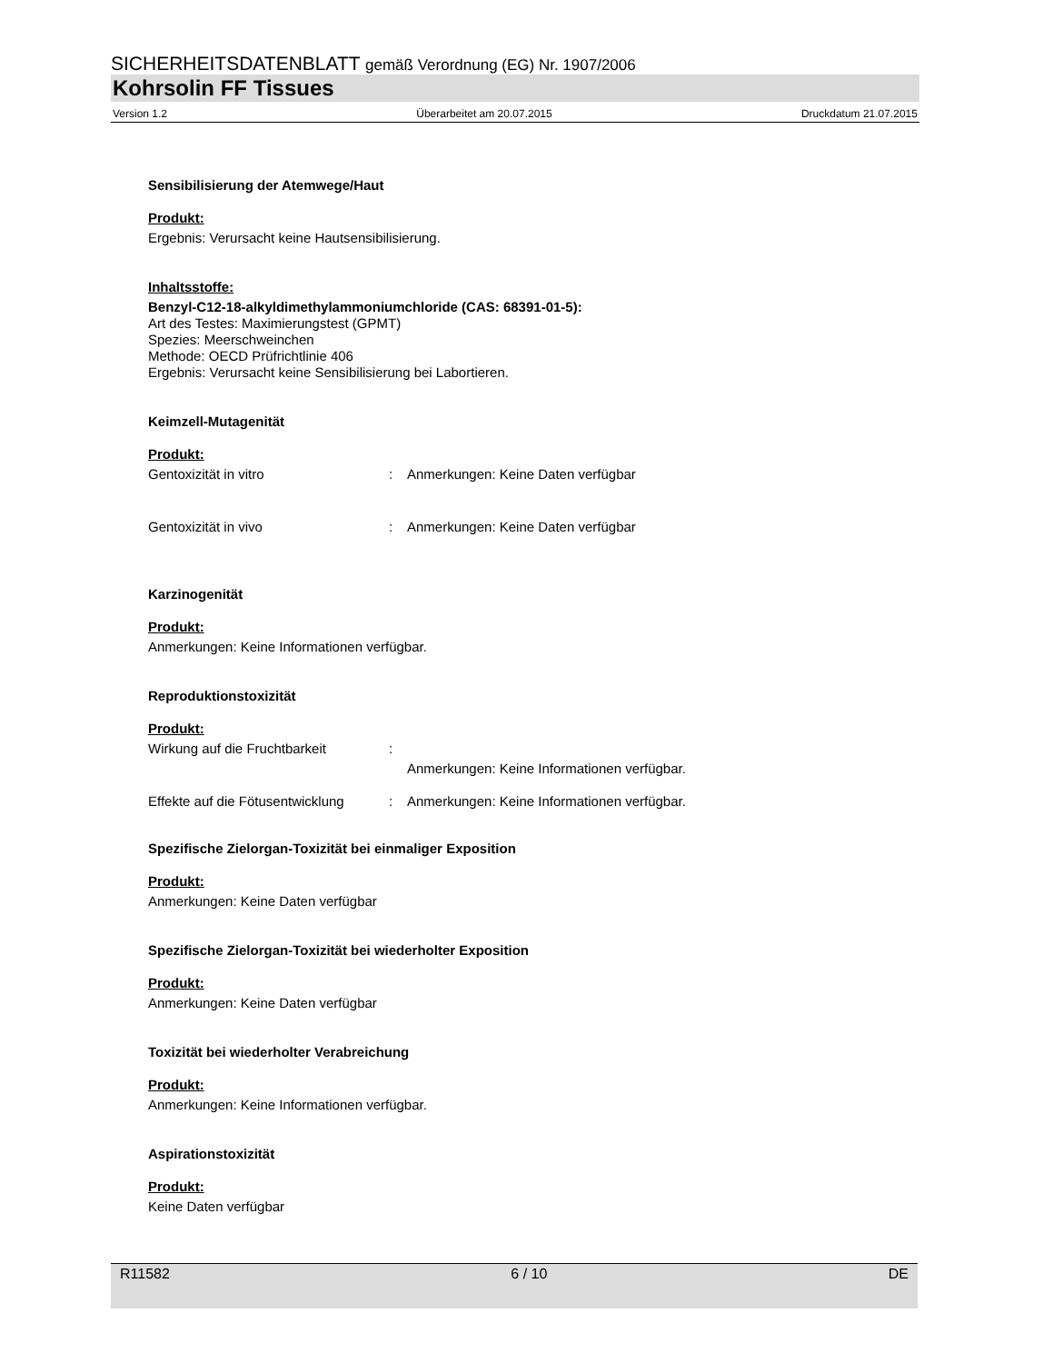SICHERHEITSDATENBLATT gemäß Verordnung (EG) Nr. 1907/2006
Kohrsolin FF Tissues
Version 1.2 Überarbeitet am 20.07.2015 Druckdatum 21.07.2015
Sensibilisierung der Atemwege/Haut
Produkt:
Ergebnis: Verursacht keine Hautsensibilisierung.
Inhaltsstoffe:
Benzyl-C12-18-alkyldimethylammoniumchloride (CAS: 68391-01-5):
Art des Testes: Maximierungstest (GPMT)
Spezies: Meerschweinchen
Methode: OECD Prüfrichtlinie 406
Ergebnis: Verursacht keine Sensibilisierung bei Labortieren.
Keimzell-Mutagenität
Produkt:
Gentoxizität in vitro: Anmerkungen: Keine Daten verfügbar
Gentoxizität in vivo: Anmerkungen: Keine Daten verfügbar
Karzinogenität
Produkt:
Anmerkungen: Keine Informationen verfügbar.
Reproduktionstoxizität
Produkt:
Wirkung auf die Fruchtbarkeit: Anmerkungen: Keine Informationen verfügbar.
Effekte auf die Fötusentwicklung: Anmerkungen: Keine Informationen verfügbar.
Spezifische Zielorgan-Toxizität bei einmaliger Exposition
Produkt:
Anmerkungen: Keine Daten verfügbar
Spezifische Zielorgan-Toxizität bei wiederholter Exposition
Produkt:
Anmerkungen: Keine Daten verfügbar
Toxizität bei wiederholter Verabreichung
Produkt:
Anmerkungen: Keine Informationen verfügbar.
Aspirationstoxizität
Produkt:
Keine Daten verfügbar
R11582 6 / 10 DE